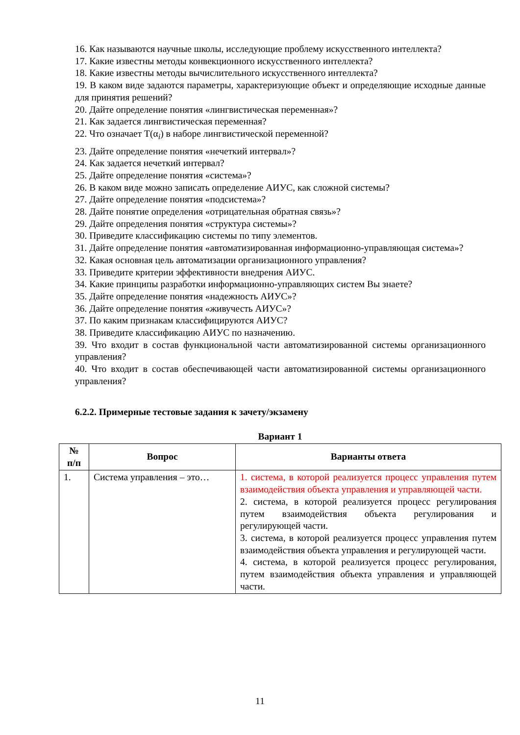16. Как называются научные школы, исследующие проблему искусственного интеллекта?
17. Какие известны методы конвекционного искусственного интеллекта?
18. Какие известны методы вычислительного искусственного интеллекта?
19. В каком виде задаются параметры, характеризующие объект и определяющие исходные данные для принятия решений?
20. Дайте определение понятия «лингвистическая переменная»?
21. Как задается лингвистическая переменная?
22. Что означает T(α<sub>i</sub>) в наборе лингвистической переменной?
23. Дайте определение понятия «нечеткий интервал»?
24. Как задается нечеткий интервал?
25. Дайте определение понятия «система»?
26. В каком виде можно записать определение АИУС, как сложной системы?
27. Дайте определение понятия «подсистема»?
28. Дайте понятие определения «отрицательная обратная связь»?
29. Дайте определения понятия «структура системы»?
30. Приведите классификацию системы по типу элементов.
31. Дайте определение понятия «автоматизированная информационно-управляющая система»?
32. Какая основная цель автоматизации организационного управления?
33. Приведите критерии эффективности внедрения АИУС.
34. Какие принципы разработки информационно-управляющих систем Вы знаете?
35. Дайте определение понятия «надежность АИУС»?
36. Дайте определение понятия «живучесть АИУС»?
37. По каким признакам классифицируются АИУС?
38. Приведите классификацию АИУС по назначению.
39. Что входит в состав функциональной части автоматизированной системы организационного управления?
40. Что входит в состав обеспечивающей части автоматизированной системы организационного управления?
6.2.2. Примерные тестовые задания к зачету/экзамену
Вариант 1
| № п/п | Вопрос | Варианты ответа |
| --- | --- | --- |
| 1. | Система управления – это… | 1. система, в которой реализуется процесс управления путем взаимодействия объекта управления и управляющей части. 2. система, в которой реализуется процесс регулирования путем взаимодействия объекта регулирования и регулирующей части. 3. система, в которой реализуется процесс управления путем взаимодействия объекта управления и регулирующей части. 4. система, в которой реализуется процесс регулирования, путем взаимодействия объекта управления и управляющей части. |
11